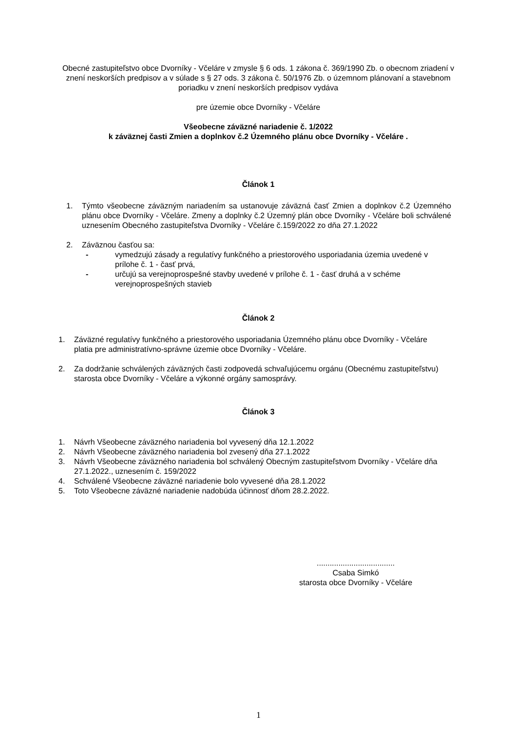Obecné zastupiteľstvo obce Dvorníky - Včeláre v zmysle § 6 ods. 1 zákona č. 369/1990 Zb. o obecnom zriadení v znení neskorších predpisov a v súlade s § 27 ods. 3 zákona č. 50/1976 Zb. o územnom plánovaní a stavebnom poriadku v znení neskorších predpisov vydáva
pre územie obce Dvorníky - Včeláre
Všeobecne záväzné nariadenie č. 1/2022
k záväznej časti Zmien a doplnkov č.2 Územného plánu obce Dvorníky - Včeláre .
Článok 1
1. Týmto všeobecne záväzným nariadením sa ustanovuje záväzná časť Zmien a doplnkov č.2 Územného plánu obce Dvorníky - Včeláre. Zmeny a doplnky č.2 Územný plán obce Dvorníky - Včeláre boli schválené uznesením Obecného zastupiteľstva Dvorníky - Včeláre č.159/2022 zo dňa 27.1.2022
2. Záväznou časťou sa:
- vymedzujú zásady a regulatívy funkčného a priestorového usporiadania územia uvedené v prílohe č. 1 - časť prvá,
- určujú sa verejnoprospešné stavby uvedené v prílohe č. 1 - časť druhá a v schéme verejnoprospešných stavieb
Článok 2
1. Záväzné regulatívy funkčného a priestorového usporiadania Územného plánu obce Dvorníky - Včeláre platia pre administratívno-správne územie obce Dvorníky - Včeláre.
2. Za dodržanie schválených záväzných časti zodpovedá schvaľujúcemu orgánu (Obecnému zastupiteľstvu) starosta obce Dvorníky - Včeláre a výkonné orgány samosprávy.
Článok 3
1. Návrh Všeobecne záväzného nariadenia bol vyvesený dňa 12.1.2022
2. Návrh Všeobecne záväzného nariadenia bol zvesený dňa 27.1.2022
3. Návrh Všeobecne záväzného nariadenia bol schválený Obecným zastupiteľstvom Dvorníky - Včeláre dňa 27.1.2022., uznesením č. 159/2022
4. Schválené Všeobecne záväzné nariadenie bolo vyvesené dňa 28.1.2022
5. Toto Všeobecne záväzné nariadenie nadobúda účinnosť dňom 28.2.2022.
....................................
Csaba Simkó
starosta obce Dvorníky - Včeláre
1